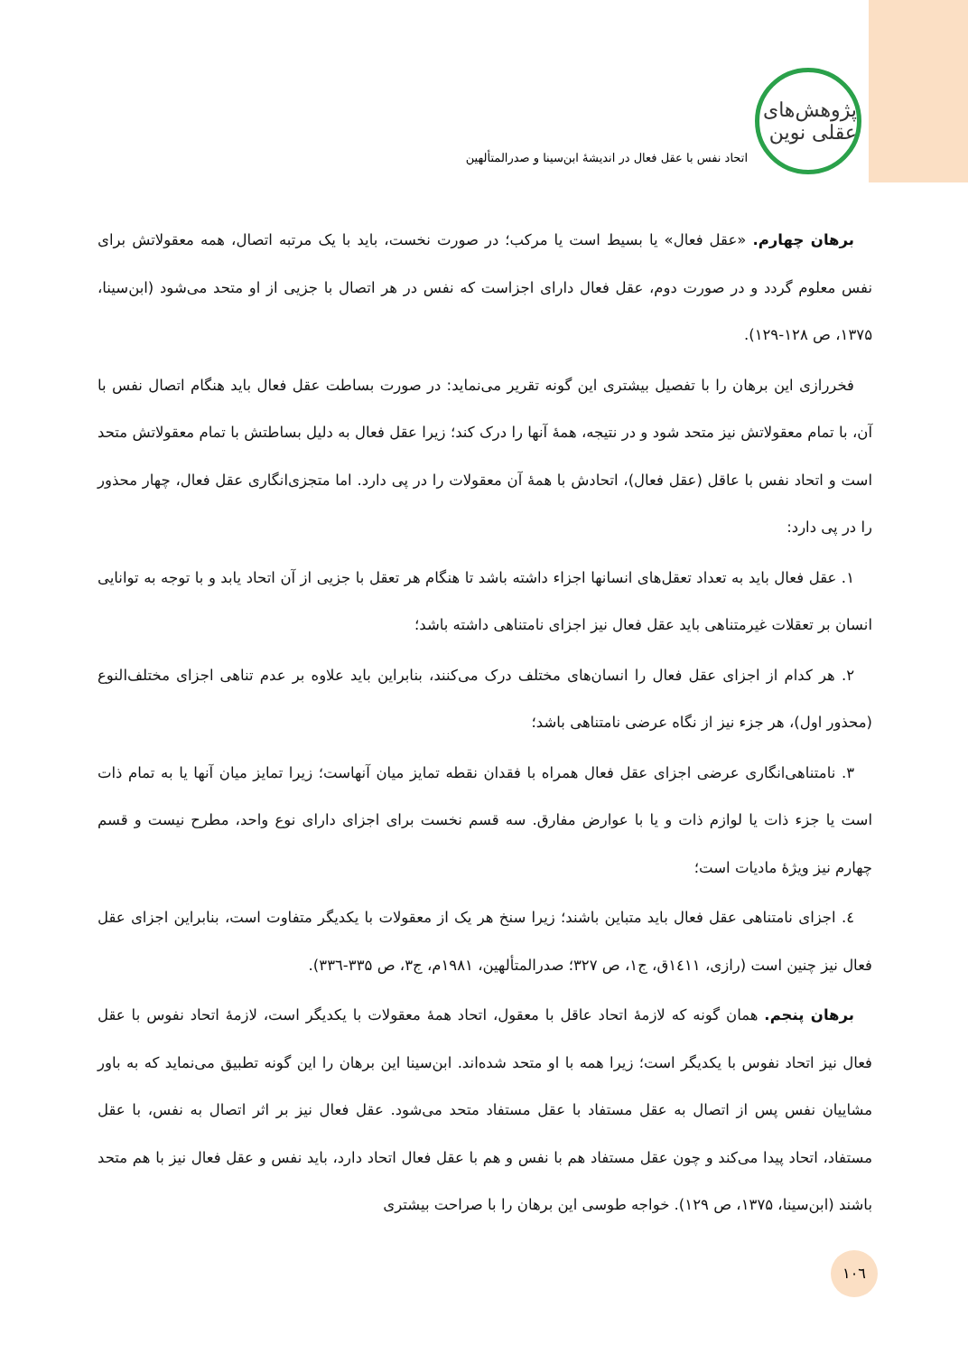پژوهش‌های عقلی نوین
اتحاد نفس با عقل فعال در اندیشهٔ ابن‌سینا و صدرالمتألهین
برهان چهارم. «عقل فعال» یا بسیط است یا مرکب؛ در صورت نخست، باید با یک مرتبه اتصال، همه معقولاتش برای نفس معلوم گردد و در صورت دوم، عقل فعال دارای اجزاست که نفس در هر اتصال با جزیی از او متحد می‌شود (ابن‌سینا، ۱۳۷۵، ص ۱۲۸-۱۲۹).
فخررازی این برهان را با تفصیل بیشتری این گونه تقریر می‌نماید: در صورت بساطت عقل فعال باید هنگام اتصال نفس با آن، با تمام معقولاتش نیز متحد شود و در نتیجه، همهٔ آنها را درک کند؛ زیرا عقل فعال به دلیل بساطتش با تمام معقولاتش متحد است و اتحاد نفس با عاقل (عقل فعال)، اتحادش با همهٔ آن معقولات را در پی دارد. اما متجزی‌انگاری عقل فعال، چهار محذور را در پی دارد:
۱. عقل فعال باید به تعداد تعقل‌های انسانها اجزاء داشته باشد تا هنگام هر تعقل با جزیی از آن اتحاد یابد و با توجه به توانایی انسان بر تعقلات غیرمتناهی باید عقل فعال نیز اجزای نامتناهی داشته باشد؛
۲. هر کدام از اجزای عقل فعال را انسان‌های مختلف درک می‌کنند، بنابراین باید علاوه بر عدم تناهی اجزای مختلف‌النوع (محذور اول)، هر جزء نیز از نگاه عرضی نامتناهی باشد؛
۳. نامتناهی‌انگاری عرضی اجزای عقل فعال همراه با فقدان نقطه تمایز میان آنهاست؛ زیرا تمایز میان آنها یا به تمام ذات است یا جزء ذات یا لوازم ذات و یا با عوارض مفارق. سه قسم نخست برای اجزای دارای نوع واحد، مطرح نیست و قسم چهارم نیز ویژهٔ مادیات است؛
٤. اجزای نامتناهی عقل فعال باید متباین باشند؛ زیرا سنخ هر یک از معقولات با یکدیگر متفاوت است، بنابراین اجزای عقل فعال نیز چنین است (رازی، ۱٤۱۱ق، ج۱، ص ۳۲۷؛ صدرالمتألهین، ۱۹۸۱م، ج۳، ص ۳۳۵-۳۳٦).
برهان پنجم. همان گونه که لازمهٔ اتحاد عاقل با معقول، اتحاد همهٔ معقولات با یکدیگر است، لازمهٔ اتحاد نفوس با عقل فعال نیز اتحاد نفوس با یکدیگر است؛ زیرا همه با او متحد شده‌اند. ابن‌سینا این برهان را این گونه تطبیق می‌نماید که به باور مشاییان نفس پس از اتصال به عقل مستفاد با عقل مستفاد متحد می‌شود. عقل فعال نیز بر اثر اتصال به نفس، با عقل مستفاد، اتحاد پیدا می‌کند و چون عقل مستفاد هم با نفس و هم با عقل فعال اتحاد دارد، باید نفس و عقل فعال نیز با هم متحد باشند (ابن‌سینا، ۱۳۷۵، ص ۱۲۹). خواجه طوسی این برهان را با صراحت بیشتری
۱۰٦